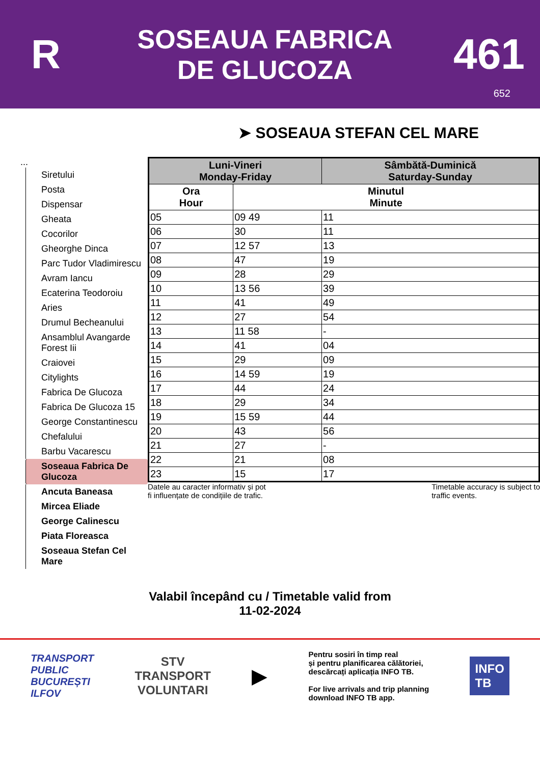R
SOSEAUA FABRICA
DE GLUCOZA
461
652
➤ SOSEAUA STEFAN CEL MARE
...
Siretului
Posta
Dispensar
Gheata
Cocorilor
Gheorghe Dinca
Parc Tudor Vladimirescu
Avram Iancu
Ecaterina Teodoroiu
Aries
Drumul Becheanului
Ansamblul Avangarde Forest Iii
Craiovei
Citylights
Fabrica De Glucoza
Fabrica De Glucoza 15
George Constantinescu
Chefalului
Barbu Vacarescu
Soseaua Fabrica De Glucoza
Ancuta Baneasa
Mircea Eliade
George Calinescu
Piata Floreasca
Soseaua Stefan Cel Mare
| Luni-Vineri Monday-Friday | | Sâmbătă-Duminică Saturday-Sunday |
| --- | --- | --- |
| Ora Hour | Minutul Minute | |
| 05 | 09 49 | 11 |
| 06 | 30 | 11 |
| 07 | 12 57 | 13 |
| 08 | 47 | 19 |
| 09 | 28 | 29 |
| 10 | 13 56 | 39 |
| 11 | 41 | 49 |
| 12 | 27 | 54 |
| 13 | 11 58 | - |
| 14 | 41 | 04 |
| 15 | 29 | 09 |
| 16 | 14 59 | 19 |
| 17 | 44 | 24 |
| 18 | 29 | 34 |
| 19 | 15 59 | 44 |
| 20 | 43 | 56 |
| 21 | 27 | - |
| 22 | 21 | 08 |
| 23 | 15 | 17 |
Datele au caracter informativ și pot
fi influențate de condițiile de trafic.
Timetable accuracy is subject to
traffic events.
Valabil începând cu / Timetable valid from
11-02-2024
TRANSPORT
PUBLIC
BUCUREȘTI
ILFOV
STV
TRANSPORT
VOLUNTARI
▶
Pentru sosiri în timp real
și pentru planificarea călătoriei,
descărcați aplicația INFO TB.
For live arrivals and trip planning
download INFO TB app.
INFO
TB